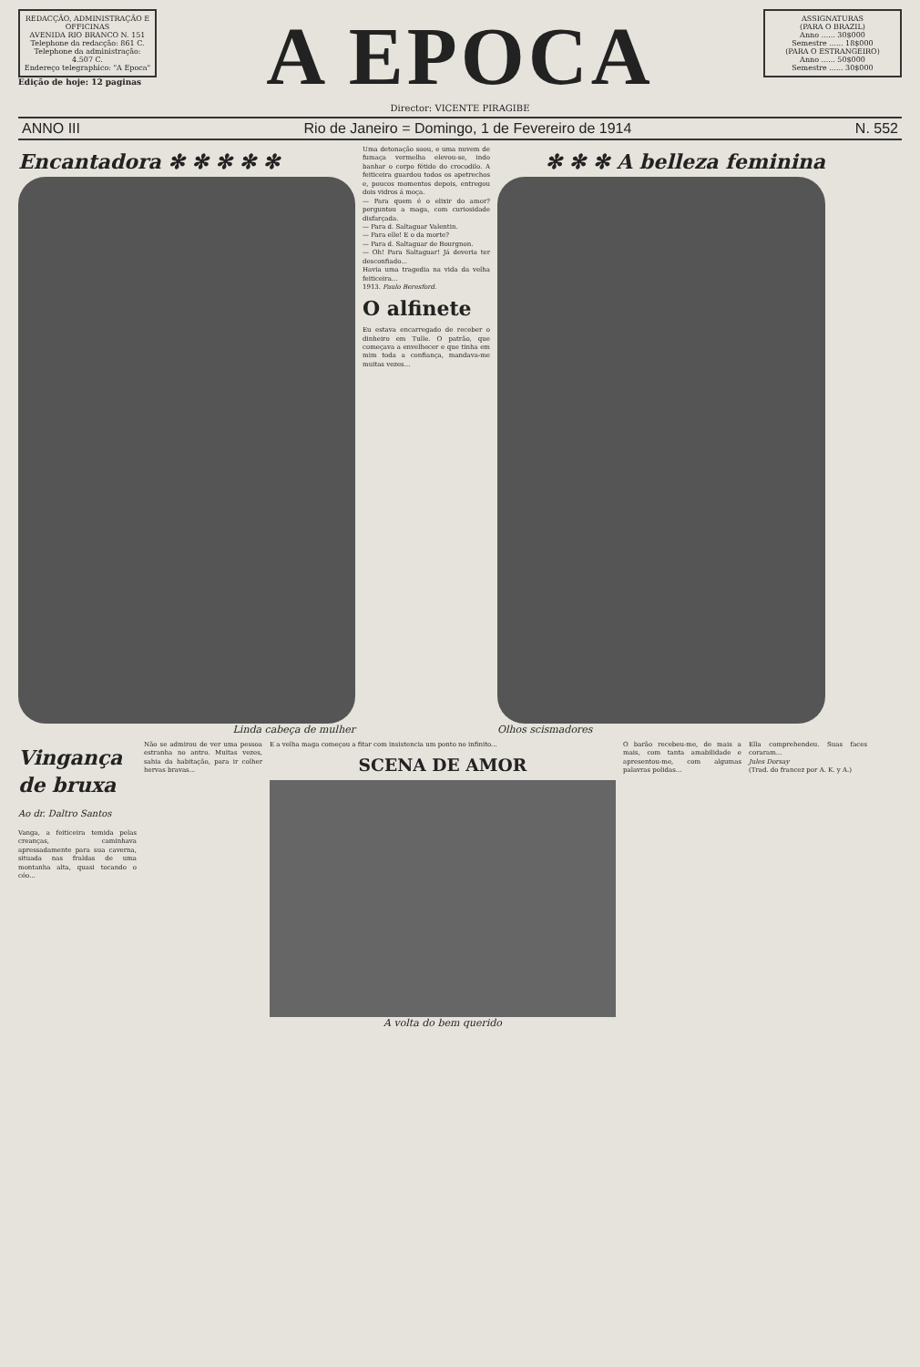REDACÇÃO, ADMINISTRAÇÃO E OFFICINAS
AVENIDA RIO BRANCO N. 151
Telephone da redacção: 861 C.
Telephone da administração: 4.507 C.
Endereço telegraphico: "A Epoca"
Edição de hoje: 12 paginas
A EPOCA
Director: VICENTE PIRAGIBE
ASSIGNATURAS
(PARA O BRAZIL)
Anno ...... 30$000
Semestre ...... 18$000
(PARA O ESTRANGEIRO)
Anno ...... 50$000
Semestre ...... 30$000
ANNO III Rio de Janeiro = Domingo, 1 de Fevereiro de 1914 N. 552
Encantadora ✻ ✻ ✻ ✻ ✻
Linda cabeça de mulher
Uma detonação soou, e uma nuvem de fumaça vermelha elevou-se, indo banhar o corpo fétido do crocodilo. A feiticeira guardou todos os apetrechos e, poucos momentos depois, entregou dois vidros á moça.
— Para quem é o elixir do amor? perguntou a maga, com curiosidade disfarçada.
— Para d. Saltaguar Valentin.
— Para elle! E o da morte?
— Para d. Saltaguar de Bourgnon.
— Oh! Para Saltaguar! Já deveria ter desconfiado...
Havia uma tragedia na vida da velha feiticeira...
1913. Paulo Beresford.
O alfinete
Eu estava encarregado de receber o dinheiro em Tulle. O patrão, que começava a envelhecer e que tinha em mim toda a confiança, mandava-me muitas vezes...
✻ ✻ ✻ A belleza feminina
Olhos scismadores
Vingança de bruxa
Ao dr. Daltro Santos
Vanga, a feiticeira temida pelas creanças, caminhava apressadamente para sua caverna, situada nas fraldas de uma montanha alta, quasi tocando o céo...
Não se admirou de ver uma pessoa estranha no antro. Muitas vezes, sahia da habitação, para ir colher hervas bravas...
E a velha maga começou a fitar com insistencia um ponto no infinito...
SCENA DE AMOR
A volta do bem querido
O barão recebeu-me, de mais a mais, com tanta amabilidade e apresentou-me, com algumas palavras polidas...
Ella comprehendeu. Suas faces coraram...
Jules Dorsay
(Trad. do francez por A. K. y A.)